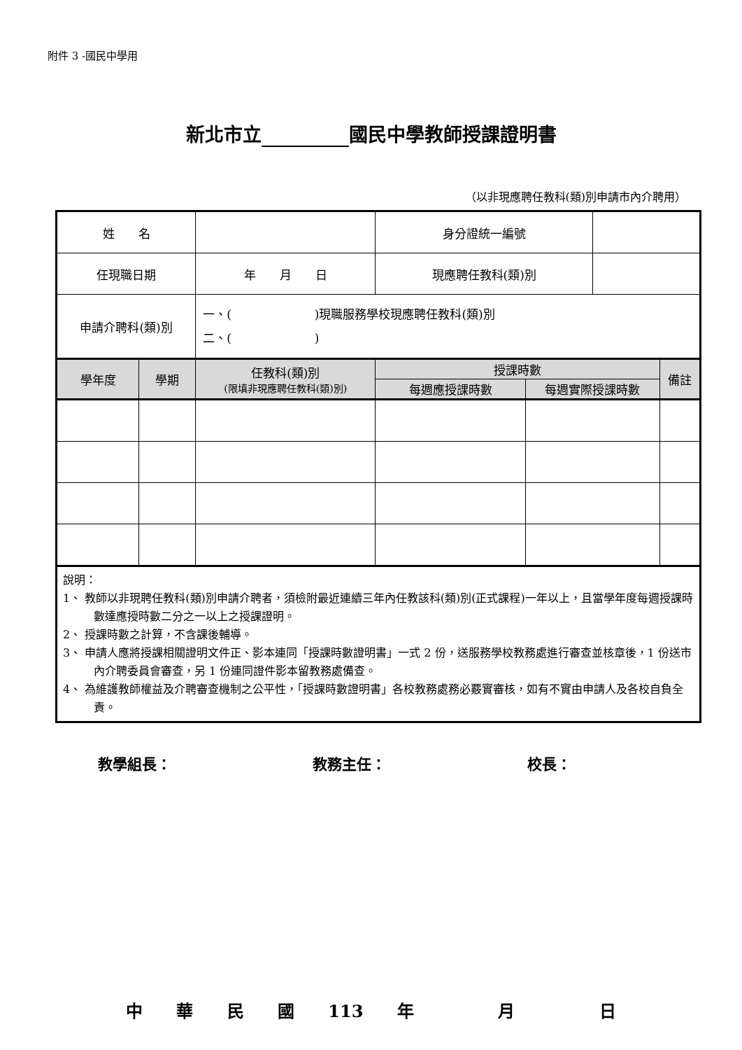附件 3 -國民中學用
新北市立 國民中學教師授課證明書
（以非現應聘任教科(類)別申請市內介聘用）
| 姓 名 | | | 身分證統一編號 | | | |
| 任現職日期 | | 年 月 日 | 現應聘任教科(類)別 | | | |
| 申請介聘科(類)別 | | 一、( )現職服務學校現應聘任教科(類)別 二、( ) | | | | |
| 學年度 | 學期 | 任教科(類)別 (限填非現應聘任教科(類)別) | 授課時數 | | | 備註 |
| | | | 每週應授課時數 | 每週實際授課時數 | | |
| 說明： 1、 教師以非現聘任教科(類)別申請介聘者，須檢附最近連續三年內任教該科(類)別(正式課程)一年以上，且當學年度每週授課時數達應授時數二分之一以上之授課證明。 2、 授課時數之計算，不含課後輔導。 3、 申請人應將授課相關證明文件正、影本連同「授課時數證明書」一式 2 份，送服務學校教務處進行審查並核章後，1 份送市內介聘委員會審查，另 1 份連同證件影本留教務處備查。 4、 為維護教師權益及介聘審查機制之公平性，「授課時數證明書」各校教務處務必覈實審核，如有不實由申請人及各校自負全責。 | | | | | | |
教學組長： 教務主任： 校長：
中 華 民 國 113 年 　 月 　 日